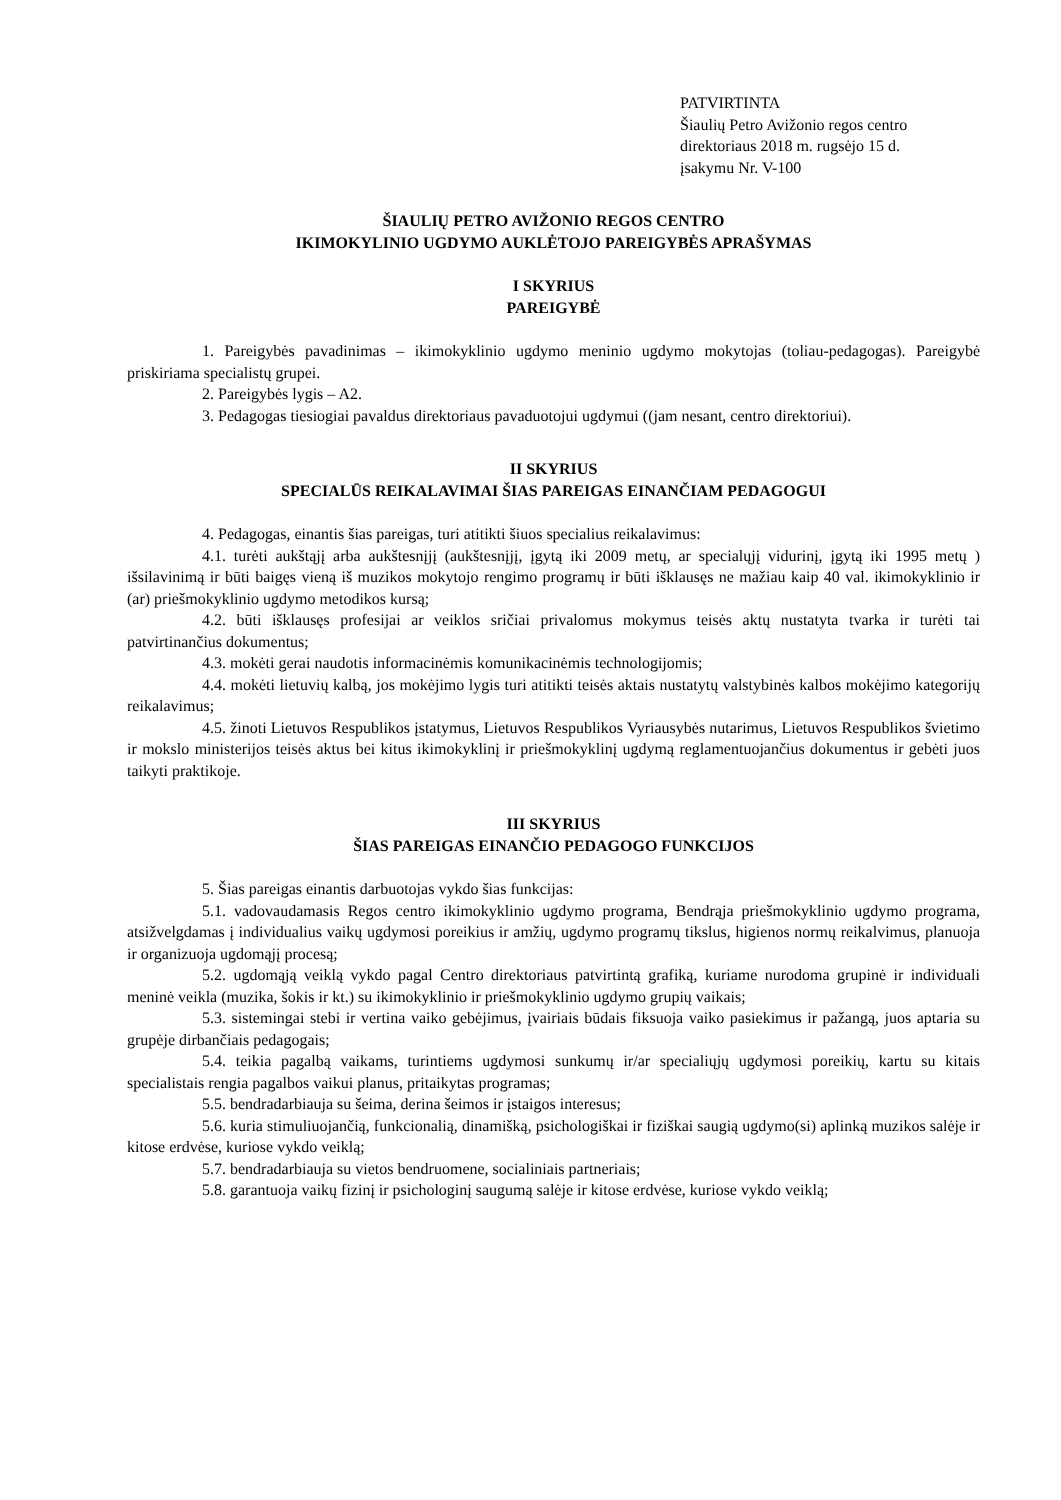PATVIRTINTA
Šiaulių Petro Avižonio regos centro
direktoriaus 2018 m. rugsėjo 15 d.
įsakymu Nr. V-100
ŠIAULIŲ PETRO AVIŽONIO REGOS CENTRO
IKIMOKYLINIO UGDYMO AUKLĖTOJO PAREIGYBĖS APRAŠYMAS
I SKYRIUS
PAREIGYBĖ
1. Pareigybės pavadinimas – ikimokyklinio ugdymo meninio ugdymo mokytojas (toliau-pedagogas). Pareigybė priskiriama specialistų grupei.
2. Pareigybės lygis – A2.
3. Pedagogas tiesiogiai pavaldus direktoriaus pavaduotojui ugdymui ((jam nesant, centro direktoriui).
II SKYRIUS
SPECIALŪS REIKALAVIMAI ŠIAS PAREIGAS EINANČIAM PEDAGOGUI
4. Pedagogas, einantis šias pareigas, turi atitikti šiuos specialius reikalavimus:
4.1. turėti aukštąjį arba aukštesnįjį (aukštesnįjį, įgytą iki 2009 metų, ar specialųjį vidurinį, įgytą iki 1995 metų ) išsilavinimą ir būti baigęs vieną iš muzikos mokytojo rengimo programų ir būti išklausęs ne mažiau kaip 40 val. ikimokyklinio ir (ar) priešmokyklinio ugdymo metodikos kursą;
4.2. būti išklausęs profesijai ar veiklos sričiai privalomus mokymus teisės aktų nustatyta tvarka ir turėti tai patvirtinančius dokumentus;
4.3. mokėti gerai naudotis informacinėmis komunikacinėmis technologijomis;
4.4. mokėti lietuvių kalbą, jos mokėjimo lygis turi atitikti teisės aktais nustatytų valstybinės kalbos mokėjimo kategorijų reikalavimus;
4.5. žinoti Lietuvos Respublikos įstatymus, Lietuvos Respublikos Vyriausybės nutarimus, Lietuvos Respublikos švietimo ir mokslo ministerijos teisės aktus bei kitus ikimokyklinį ir priešmokyklinį ugdymą reglamentuojančius dokumentus ir gebėti juos taikyti praktikoje.
III SKYRIUS
ŠIAS PAREIGAS EINANČIO PEDAGOGO FUNKCIJOS
5. Šias pareigas einantis darbuotojas vykdo šias funkcijas:
5.1. vadovaudamasis Regos centro ikimokyklinio ugdymo programa, Bendrąja priešmokyklinio ugdymo programa, atsižvelgdamas į individualius vaikų ugdymosi poreikius ir amžių, ugdymo programų tikslus, higienos normų reikalvimus, planuoja ir organizuoja ugdomąjį procesą;
5.2. ugdomąją veiklą vykdo pagal Centro direktoriaus patvirtintą grafiką, kuriame nurodoma grupinė ir individuali meninė veikla (muzika, šokis ir kt.) su ikimokyklinio ir priešmokyklinio ugdymo grupių vaikais;
5.3. sistemingai stebi ir vertina vaiko gebėjimus, įvairiais būdais fiksuoja vaiko pasiekimus ir pažangą, juos aptaria su grupėje dirbančiais pedagogais;
5.4. teikia pagalbą vaikams, turintiems ugdymosi sunkumų ir/ar specialiųjų ugdymosi poreikių, kartu su kitais specialistais rengia pagalbos vaikui planus, pritaikytas programas;
5.5. bendradarbiauja su šeima, derina šeimos ir įstaigos interesus;
5.6. kuria stimuliuojančią, funkcionalią, dinamišką, psichologiškai ir fiziškai saugią ugdymo(si) aplinką muzikos salėje ir kitose erdvėse, kuriose vykdo veiklą;
5.7. bendradarbiauja su vietos bendruomene, socialiniais partneriais;
5.8. garantuoja vaikų fizinį ir psichologinį saugumą salėje ir kitose erdvėse, kuriose vykdo veiklą;